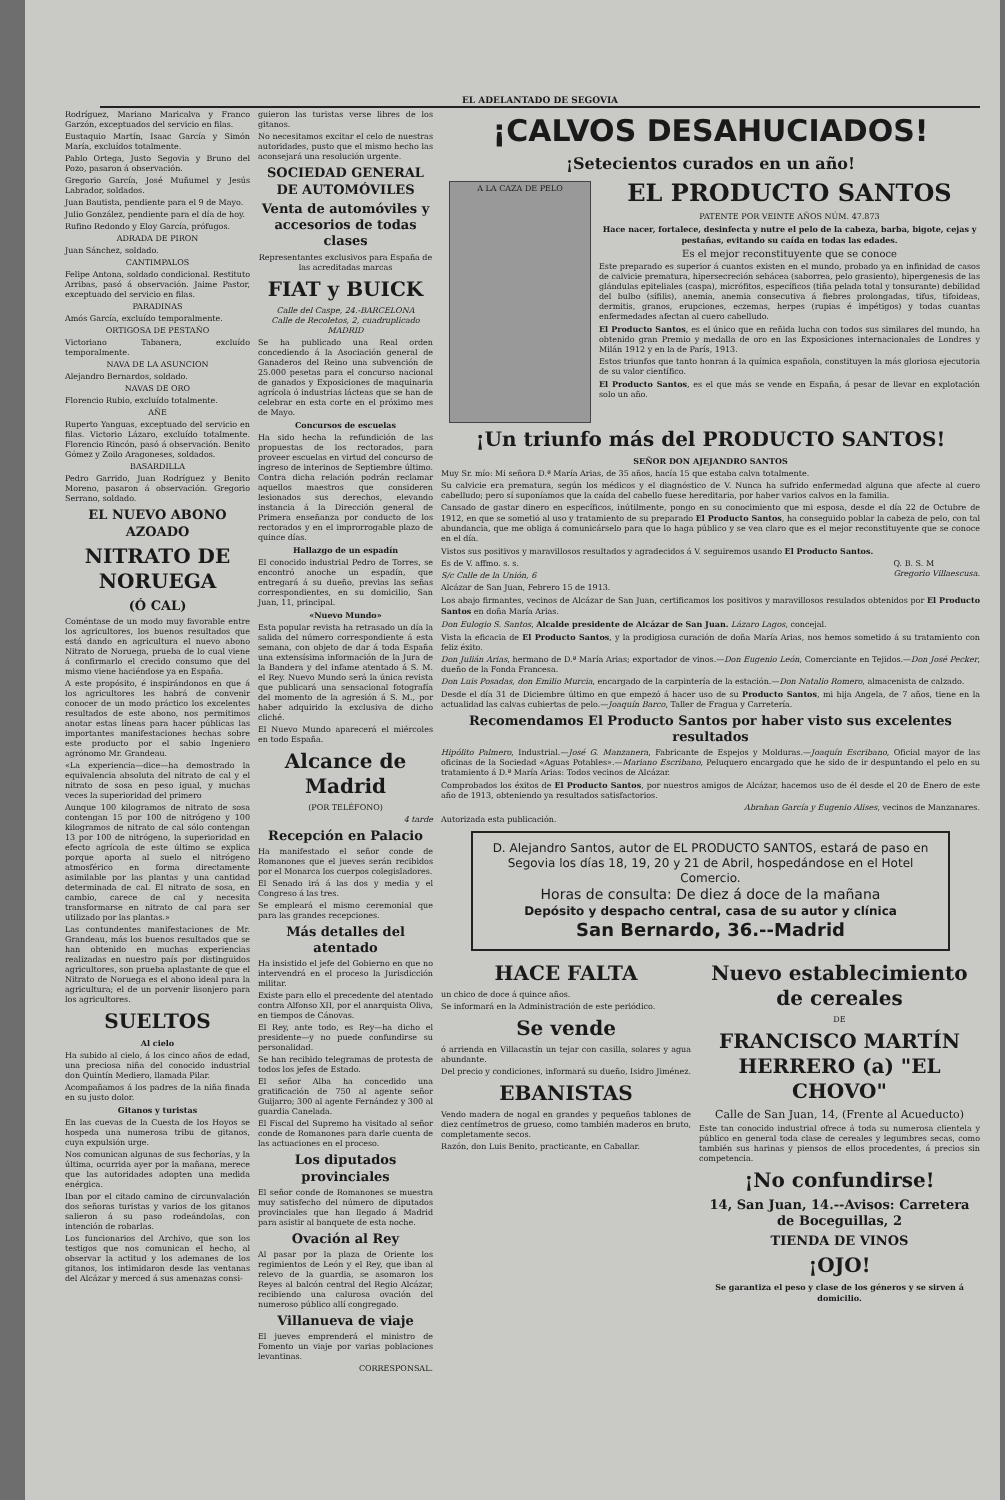EL ADELANTADO DE SEGOVIA
Rodríguez, Mariano Maricalva y Franco Garzón, exceptuados del servicio en filas.
Eustaquio Martín, Isaac García y Simón María, excluídos totalmente.
Pablo Ortega, Justo Segovia y Bruno del Pozo, pasaron á observación.
Gregorio García, José Muñumel y Jesús Labrador, soldados.
Juan Bautista, pendiente para el 9 de Mayo.
Julio González, pendiente para el día de hoy.
Rufino Redondo y Eloy García, prófugos.
ADRADA DE PIRON
Juan Sánchez, soldado.
CANTIMPALOS
Felipe Antona, soldado condicional. Restituto Arribas, pasó á observación. Jaime Pastor, exceptuado del servicio en filas.
PARADINAS
Amós García, excluído temporalmente.
ORTIGOSA DE PESTAÑO
Victoriano Tabanera, excluído temporalmente.
NAVA DE LA ASUNCION
Alejandro Bernardos, soldado.
NAVAS DE ORO
Florencio Rubio, excluído totalmente.
AÑE
Ruperto Yanguas, exceptuado del servicio en filas. Victorio Lázaro, excluído totalmente. Florencio Rincón, pasó á observación. Benito Gómez y Zoilo Aragoneses, soldados.
BASARDILLA
Pedro Garrido, Juan Rodríguez y Benito Moreno, pasaron á observación. Gregorio Serrano, soldado.
EL NUEVO ABONO AZOADO
NITRATO DE NORUEGA
(Ó CAL)
Coméntase de un modo muy favorable entre los agricultores, los buenos resultados que está dando en agricultura el nuevo abono Nitrato de Noruega, prueba de lo cual viene á confirmarlo el crecido consumo que del mismo viene haciéndose ya en España.
A este propósito, é inspirándonos en que á los agricultores les habrá de convenir conocer de un modo práctico los excelentes resultados de este abono, nos permitimos anotar estas líneas para hacer públicas las importantes manifestaciones hechas sobre este producto por el sabio Ingeniero agrónomo Mr. Grandeau.
«La experiencia—dice—ha demostrado la equivalencia absoluta del nitrato de cal y el nitrato de sosa en peso igual, y muchas veces la superioridad del primero
Aunque 100 kilogramos de nitrato de sosa contengan 15 por 100 de nitrógeno y 100 kilogramos de nitrato de cal sólo contengan 13 por 100 de nitrógeno, la superioridad en efecto agrícola de este último se explica porque aporta al suelo el nitrógeno atmosférico en forma directamente asimilable por las plantas y una cantidad determinada de cal. El nitrato de sosa, en cambio, carece de cal y necesita transformarse en nitrato de cal para ser utilizado por las plantas.»
Las contundentes manifestaciones de Mr. Grandeau, más los buenos resultados que se han obtenido en muchas experiencias realizadas en nuestro país por distinguidos agricultores, son prueba aplastante de que el Nitrato de Noruega es el abono ideal para la agricultura; el de un porvenir lisonjero para los agricultores.
SUELTOS
Al cielo
Ha subido al cielo, á los cinco años de edad, una preciosa niña del conocido industrial don Quintín Mediero, llamada Pilar.
Acompañamos á los padres de la niña finada en su justo dolor.
Gitanos y turistas
En las cuevas de la Cuesta de los Hoyos se hospeda una numerosa tribu de gitanos, cuya expulsión urge.
Nos comunican algunas de sus fechorías, y la última, ocurrida ayer por la mañana, merece que las autoridades adopten una medida enérgica.
Iban por el citado camino de circunvalación dos señoras turistas y varios de los gitanos salieron á su paso rodeándolas, con intención de robarlas.
Los funcionarios del Archivo, que son los testigos que nos comunican el hecho, al observar la actitud y los ademanes de los gitanos, los intimidaron desde las ventanas del Alcázar y merced á sus amenazas consi-
guieron las turistas verse libres de los gitanos.
No necesitamos excitar el celo de nuestras autoridades, pusto que el mismo hecho las aconsejará una resolución urgente.
SOCIEDAD GENERAL DE AUTOMÓVILES
Venta de automóviles y accesorios de todas clases
Representantes exclusivos para España de las acreditadas marcas
FIAT y BUICK
Calle del Caspe, 24.-BARCELONA
Calle de Recoletos, 2, cuadruplicado
MADRID
Se ha publicado una Real orden concediendo á la Asociación general de Ganaderos del Reino una subvención de 25.000 pesetas para el concurso nacional de ganados y Exposiciones de maquinaria agrícola ó industrias lácteas que se han de celebrar en esta corte en el próximo mes de Mayo.
Concursos de escuelas
Ha sido hecha la refundición de las propuestas de los rectorados, para proveer escuelas en virtud del concurso de ingreso de interinos de Septiembre último. Contra dicha relación podrán reclamar aquellos maestros que consideren lesionados sus derechos, elevando instancia á la Dirección general de Primera enseñanza por conducto de los rectorados y en el improrrogable plazo de quince días.
Hallazgo de un espadín
El conocido industrial Pedro de Torres, se encontró anoche un espadín, que entregará á su dueño, previas las señas correspondientes, en su domicilio, San Juan, 11, principal.
«Nuevo Mundo»
Esta popular revista ha retrasado un día la salida del número correspondiente á esta semana, con objeto de dar á toda España una extensísima información de la Jura de la Bandera y del infame atentado á S. M. el Rey. Nuevo Mundo será la única revista que publicará una sensacional fotografía del momento de la agresión á S. M., por haber adquirido la exclusiva de dicho cliché.
El Nuevo Mundo aparecerá el miércoles en todo España.
Alcance de Madrid
(POR TELÉFONO)
4 tarde
Recepción en Palacio
Ha manifestado el señor conde de Romanones que el jueves serán recibidos por el Monarca los cuerpos colegisladores.
El Senado irá á las dos y media y el Congreso á las tres.
Se empleará el mismo ceremonial que para las grandes recepciones.
Más detalles del atentado
Ha insistido el jefe del Gobierno en que no intervendrá en el proceso la Jurisdicción militar.
Existe para ello el precedente del atentado contra Alfonso XII, por el anarquista Oliva, en tiempos de Cánovas.
El Rey, ante todo, es Rey—ha dicho el presidente—y no puede confundirse su personalidad.
Se han recibido telegramas de protesta de todos los jefes de Estado.
El señor Alba ha concedido una gratificación de 750 al agente señor Guijarro; 300 al agente Fernández y 300 al guardia Canelada.
El Fiscal del Supremo ha visitado al señor conde de Romanones para darle cuenta de las actuaciones en el proceso.
Los diputados provinciales
El señor conde de Romanones se muestra muy satisfecho del número de diputados provinciales que han llegado á Madrid para asistir al banquete de esta noche.
Ovación al Rey
Al pasar por la plaza de Oriente los regimientos de León y el Rey, que iban al relevo de la guardia, se asomaron los Reyes al balcón central del Regio Alcázar, recibiendo una calurosa ovación del numeroso público allí congregado.
Villanueva de viaje
El jueves emprenderá el ministro de Fomento un viaje por varias poblaciones levantinas.
CORRESPONSAL.
¡CALVOS DESAHUCIADOS!
¡Setecientos curados en un año!
A LA CAZA DE PELO
EL PRODUCTO SANTOS
PATENTE POR VEINTE AÑOS NÚM. 47.873
Hace nacer, fortalece, desinfecta y nutre el pelo de la cabeza, barba, bigote, cejas y pestañas, evitando su caída en todas las edades.
Es el mejor reconstituyente que se conoce
Este preparado es superior á cuantos existen en el mundo, probado ya en infinidad de casos de calvicie prematura, hipersecreción sebácea (saborrea, pelo grasiento), hipergenesis de las glándulas epiteliales (caspa), micrófitos, específicos (tiña pelada total y tonsurante) debilidad del bulbo (sífilis), anemia, anemia consecutiva á fiebres prolongadas, tifus, tifoideas, dermitis, granos, erupciones, eczemas, herpes (rupias é impétigos) y todas cuantas enfermedades afectan al cuero cabelludo.
El Producto Santos, es el único que en reñida lucha con todos sus similares del mundo, ha obtenido gran Premio y medalla de oro en las Exposiciones internacionales de Londres y Milán 1912 y en la de París, 1913.
Estos triunfos que tanto honran á la química española, constituyen la más gloriosa ejecutoria de su valor científico.
El Producto Santos, es el que más se vende en España, á pesar de llevar en explotación solo un año.
¡Un triunfo más del PRODUCTO SANTOS!
SEÑOR DON AJEJANDRO SANTOS
Muy Sr. mío: Mi señora D.ª María Arias, de 35 años, hacía 15 que estaba calva totalmente.
Su calvicie era prematura, según los médicos y el diagnóstico de V. Nunca ha sufrido enfermedad alguna que afecte al cuero cabelludo; pero sí suponíamos que la caída del cabello fuese hereditaria, por haber varios calvos en la familia.
Cansado de gastar dinero en específicos, inútilmente, pongo en su conocimiento que mi esposa, desde el día 22 de Octubre de 1912, en que se sometió al uso y tratamiento de su preparado El Producto Santos, ha conseguido poblar la cabeza de pelo, con tal abundancia, que me obliga á comunicárselo para que lo haga público y se vea claro que es el mejor reconstituyente que se conoce en el día.
Vistos sus positivos y maravillosos resultados y agradecidos á V. seguiremos usando El Producto Santos.
Es de V. affmo. s. s. Q. B. S. M
Gregorio Villaescusa.
S/c Calle de la Unión, 6
Alcázar de San Juan, Febrero 15 de 1913.
Los abajo firmantes, vecinos de Alcázar de San Juan, certificamos los positivos y maravillosos resulados obtenidos por El Producto Santos en doña María Arias.
Don Eulogio S. Santos, Alcalde presidente de Alcázar de San Juan. Lázaro Lagos, concejal.
Vista la eficacia de El Producto Santos, y la prodigiosa curación de doña María Arias, nos hemos sometido á su tratamiento con feliz éxito.
Don Julián Arias, hermano de D.ª María Arias; exportador de vinos.—Don Eugenio León, Comerciante en Tejidos.—Don José Pecker, dueño de la Fonda Francesa.
Don Luis Posadas, don Emilio Murcia, encargado de la carpintería de la estación.—Don Natalio Romero, almacenista de calzado.
Desde el día 31 de Diciembre último en que empezó á hacer uso de su Producto Santos, mi hija Angela, de 7 años, tiene en la actualidad las calvas cubiertas de pelo.—Joaquín Barco, Taller de Fragua y Carretería.
Recomendamos El Producto Santos por haber visto sus excelentes resultados
Hipólito Palmero, Industrial.—José G. Manzanera, Fabricante de Espejos y Molduras.—Joaquín Escribano, Oficial mayor de las oficinas de la Sociedad «Aguas Potables».—Mariano Escribano, Peluquero encargado que he sido de ir despuntando el pelo en su tratamiento á D.ª María Arias: Todos vecinos de Alcázar.
Comprobados los éxitos de El Producto Santos, por nuestros amigos de Alcázar, hacemos uso de él desde el 20 de Enero de este año de 1913, obteniendo ya resultados satisfactorios.
Abrahan García y Eugenio Alises, vecinos de Manzanares.
Autorizada esta publicación.
D. Alejandro Santos, autor de EL PRODUCTO SANTOS, estará de paso en Segovia los días 18, 19, 20 y 21 de Abril, hospedándose en el Hotel Comercio.
Horas de consulta: De diez á doce de la mañana
Depósito y despacho central, casa de su autor y clínica
San Bernardo, 36.--Madrid
HACE FALTA
un chico de doce á quince años.
Se informará en la Administración de este periódico.
Se vende
ó arrienda en Villacastín un tejar con casilla, solares y agua abundante.
Del precio y condiciones, informará su dueño, Isidro Jiménez.
EBANISTAS
Vendo madera de nogal en grandes y pequeños tablones de diez centímetros de grueso, como también maderos en bruto, completamente secos.
Razón, don Luis Benito, practicante, en Caballar.
Nuevo establecimiento de cereales
DE
FRANCISCO MARTÍN HERRERO (a) "EL CHOVO"
Calle de San Juan, 14, (Frente al Acueducto)
Este tan conocido industrial ofrece á toda su numerosa clientela y público en general toda clase de cereales y legumbres secas, como también sus harinas y piensos de ellos procedentes, á precios sin competencia.
¡No confundirse!
14, San Juan, 14.--Avisos: Carretera de Boceguillas, 2
TIENDA DE VINOS
¡OJO!
Se garantiza el peso y clase de los géneros y se sirven á domicilio.